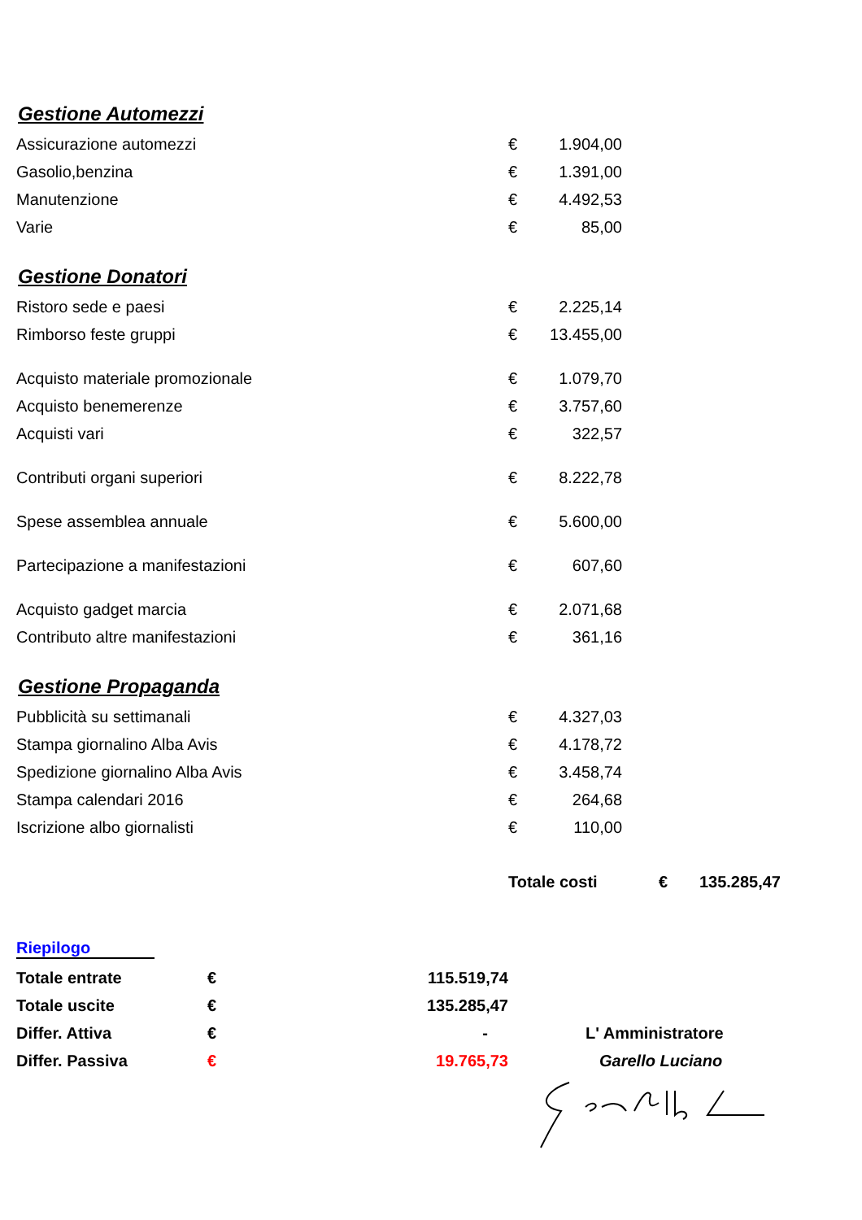Gestione Automezzi
| Assicurazione automezzi | € | 1.904,00 |
| Gasolio,benzina | € | 1.391,00 |
| Manutenzione | € | 4.492,53 |
| Varie | € | 85,00 |
Gestione Donatori
| Ristoro sede e paesi | € | 2.225,14 |
| Rimborso feste gruppi | € | 13.455,00 |
| Acquisto materiale promozionale | € | 1.079,70 |
| Acquisto benemerenze | € | 3.757,60 |
| Acquisti vari | € | 322,57 |
| Contributi organi superiori | € | 8.222,78 |
| Spese assemblea annuale | € | 5.600,00 |
| Partecipazione a manifestazioni | € | 607,60 |
| Acquisto gadget marcia | € | 2.071,68 |
| Contributo altre manifestazioni | € | 361,16 |
Gestione Propaganda
| Pubblicità su settimanali | € | 4.327,03 |
| Stampa giornalino Alba Avis | € | 4.178,72 |
| Spedizione giornalino Alba Avis | € | 3.458,74 |
| Stampa calendari 2016 | € | 264,68 |
| Iscrizione albo giornalisti | € | 110,00 |
| | Totale costi | € | 135.285,47 |
Riepilogo
| Totale entrate | € | 115.519,74 | |
| Totale uscite | € | 135.285,47 | |
| Differ. Attiva | € | - | L' Amministratore |
| Differ. Passiva | € | 19.765,73 | Garello Luciano |